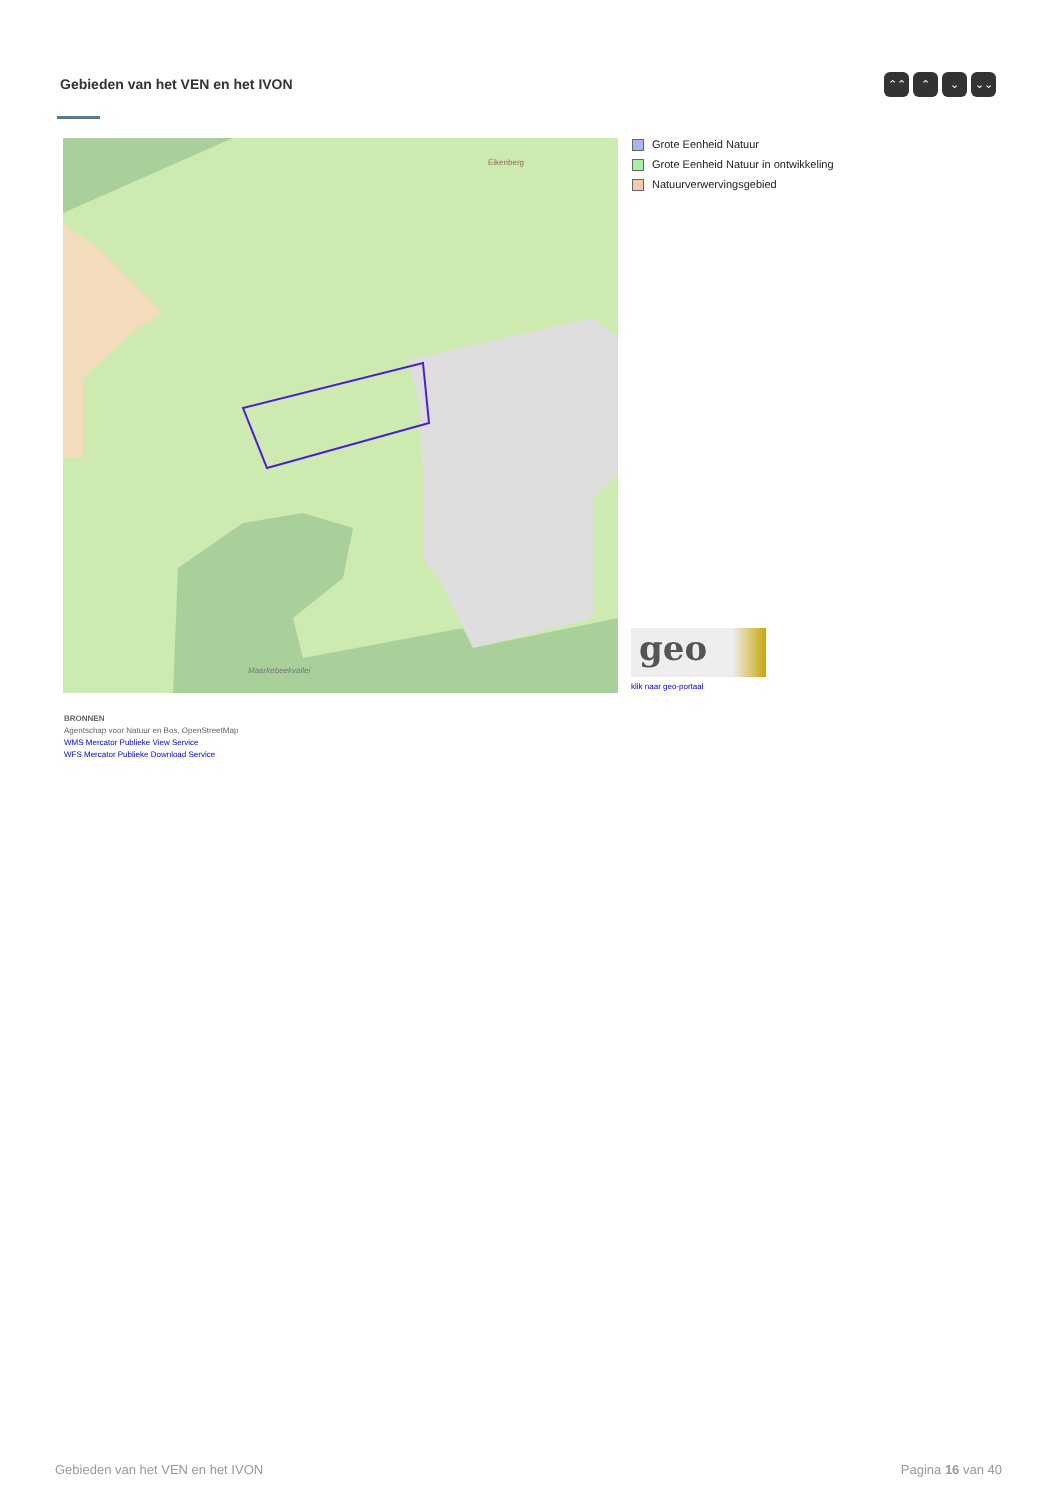Gebieden van het VEN en het IVON
⌃⌃ ⌃ ⌄ ⌄⌄
Eikenberg
Maarkebeekvallei
Grote Eenheid Natuur
Grote Eenheid Natuur in ontwikkeling
Natuurverwervingsgebied
geo
klik naar geo-portaal
BRONNEN
Agentschap voor Natuur en Bos, OpenStreetMap
WMS Mercator Publieke View Service
WFS Mercator Publieke Download Service
Gebieden van het VEN en het IVON
Pagina 16 van 40